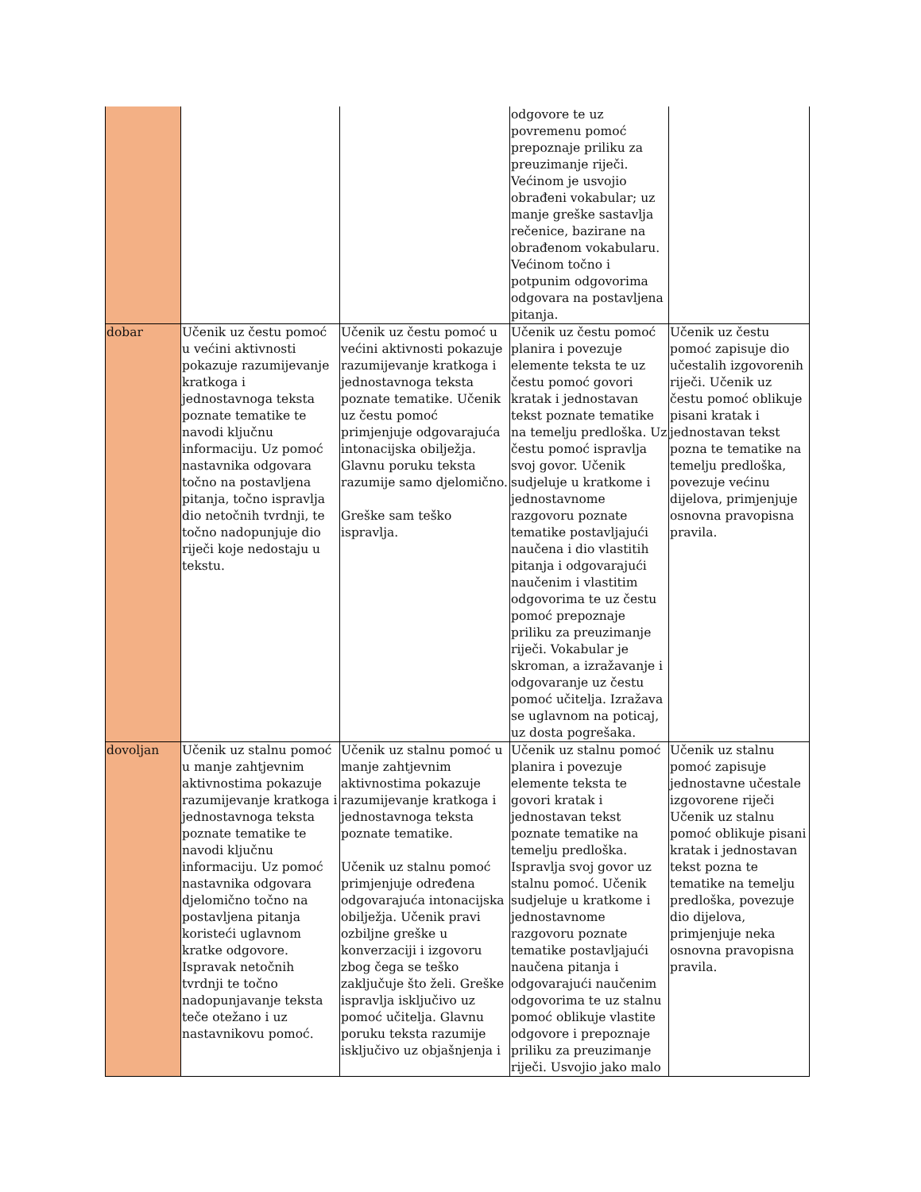| | | | odgovore te uz povremenu pomoć prepoznaje priliku za preuzimanje riječi. Većinom je usvojio obrađeni vokabular; uz manje greške sastavlja rečenice, bazirane na obrađenom vokabularu. Većinom točno i potpunim odgovorima odgovara na postavljena pitanja. | |
| dobar | Učenik uz čestu pomoć u većini aktivnosti pokazuje razumijevanje kratkoga i jednostavnoga teksta poznate tematike te navodi ključnu informaciju. Uz pomoć nastavnika odgovara točno na postavljena pitanja, točno ispravlja dio netočnih tvrdnji, te točno nadopunjuje dio riječi koje nedostaju u tekstu. | Učenik uz čestu pomoć u većini aktivnosti pokazuje razumijevanje kratkoga i jednostavnoga teksta poznate tematike. Učenik uz čestu pomoć primjenjuje odgovarajuća intonacijska obilježja. Glavnu poruku teksta razumije samo djelomično. Greške sam teško ispravlja. | Učenik uz čestu pomoć planira i povezuje elemente teksta te uz čestu pomoć govori kratak i jednostavan tekst poznate tematike na temelju predloška. Uz čestu pomoć ispravlja svoj govor. Učenik sudjeluje u kratkome i jednostavnome razgovoru poznate tematike postavljajući naučena i dio vlastitih pitanja i odgovarajući naučenim i vlastitim odgovorima te uz čestu pomoć prepoznaje priliku za preuzimanje riječi. Vokabular je skroman, a izražavanje i odgovaranje uz čestu pomoć učitelja. Izražava se uglavnom na poticaj, uz dosta pogrešaka. | Učenik uz čestu pomoć zapisuje dio učestalih izgovorenih riječi. Učenik uz čestu pomoć oblikuje pisani kratak i jednostavan tekst pozna te tematike na temelju predloška, povezuje većinu dijelova, primjenjuje osnovna pravopisna pravila. |
| dovoljan | Učenik uz stalnu pomoć u manje zahtjevnim aktivnostima pokazuje razumijevanje kratkoga i jednostavnoga teksta poznate tematike te navodi ključnu informaciju. Uz pomoć nastavnika odgovara djelomično točno na postavljena pitanja koristeći uglavnom kratke odgovore. Ispravak netočnih tvrdnji te točno nadopunjavanje teksta teče otežano i uz nastavnikovu pomoć. | Učenik uz stalnu pomoć u manje zahtjevnim aktivnostima pokazuje razumijevanje kratkoga i jednostavnoga teksta poznate tematike. Učenik uz stalnu pomoć primjenjuje određena odgovarajuća intonacijska obilježja. Učenik pravi ozbiljne greške u konverzaciji i izgovoru zbog čega se teško zaključuje što želi. Greške ispravlja isključivo uz pomoć učitelja. Glavnu poruku teksta razumije isključivo uz objašnjenja i | Učenik uz stalnu pomoć planira i povezuje elemente teksta te govori kratak i jednostavan tekst poznate tematike na temelju predloška. Ispravlja svoj govor uz stalnu pomoć. Učenik sudjeluje u kratkome i jednostavnome razgovoru poznate tematike postavljajući naučena pitanja i odgovarajući naučenim odgovorima te uz stalnu pomoć oblikuje vlastite odgovore i prepoznaje priliku za preuzimanje riječi. Usvojio jako malo | Učenik uz stalnu pomoć zapisuje jednostavne učestale izgovorene riječi Učenik uz stalnu pomoć oblikuje pisani kratak i jednostavan tekst pozna te tematike na temelju predloška, povezuje dio dijelova, primjenjuje neka osnovna pravopisna pravila. |